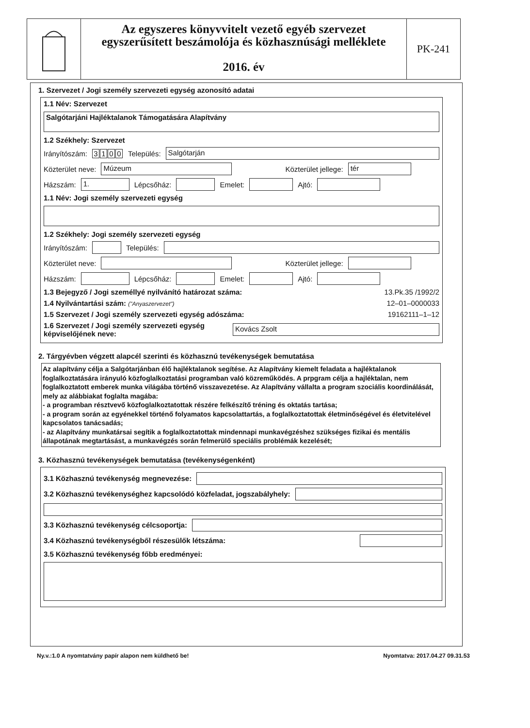Az egyszeres könyvvitelt vezető egyéb szervezet
egyszerűsített beszámolója és közhasznúsági melléklete
2016. év
PK-241
1. Szervezet / Jogi személy szervezeti egység azonosító adatai
1.1 Név: Szervezet
Salgótarjáni Hajléktalanok Támogatására Alapítvány
1.2 Székhely: Szervezet
Irányítószám: 3100 Település:
Salgótarján
Közterület neve:
Múzeum
Közterület jellege:
tér
Házszám:
1.
Lépcsőház:
Emelet:
Ajtó:
1.1 Név: Jogi személy szervezeti egység
1.2 Székhely: Jogi személy szervezeti egység
Irányítószám:
Település:
Közterület neve:
Közterület jellege:
Házszám:
Lépcsőház:
Emelet:
Ajtó:
1.3 Bejegyző / Jogi személlyé nyilvánító határozat száma: 13.Pk.35 /1992/2
1.4 Nyilvántartási szám: ("Anyaszervezet") 12–01–0000033
1.5 Szervezet / Jogi személy szervezeti egység adószáma: 19162111–1–12
1.6 Szervezet / Jogi személy szervezeti egység képviselőjének neve:
Kovács Zsolt
2. Tárgyévben végzett alapcél szerinti és közhasznú tevékenységek bemutatása
Az alapítvány célja a Salgótarjánban élő hajléktalanok segítése. Az Alapítvány kiemelt feladata a hajléktalanok foglalkoztatására irányuló közfoglalkoztatási programban való közreműködés. A prpgram célja a hajléktalan, nem foglalkoztatott emberek munka világába történő visszavezetése. Az Alapítvány vállalta a program szociális koordinálását, mely az alábbiakat foglalta magába:
- a programban résztvevő közfoglalkoztatottak részére felkészítő tréning és oktatás tartása;
- a program során az egyénekkel történő folyamatos kapcsolattartás, a foglalkoztatottak életminőségével és életvitelével kapcsolatos tanácsadás;
- az Alapítvány munkatársai segítik a foglalkoztatottak mindennapi munkavégzéshez szükséges fizikai és mentális állapotának megtartásást, a munkavégzés során felmerülő speciális problémák kezelését;
3. Közhasznú tevékenységek bemutatása (tevékenységenként)
3.1 Közhasznú tevékenység megnevezése:
3.2 Közhasznú tevékenységhez kapcsolódó közfeladat, jogszabályhely:
3.3 Közhasznú tevékenység célcsoportja:
3.4 Közhasznú tevékenységből részesülők létszáma:
3.5 Közhasznú tevékenység főbb eredményei:
Ny.v.:1.0 A nyomtatvány papír alapon nem küldhető be! Nyomtatva: 2017.04.27 09.31.53